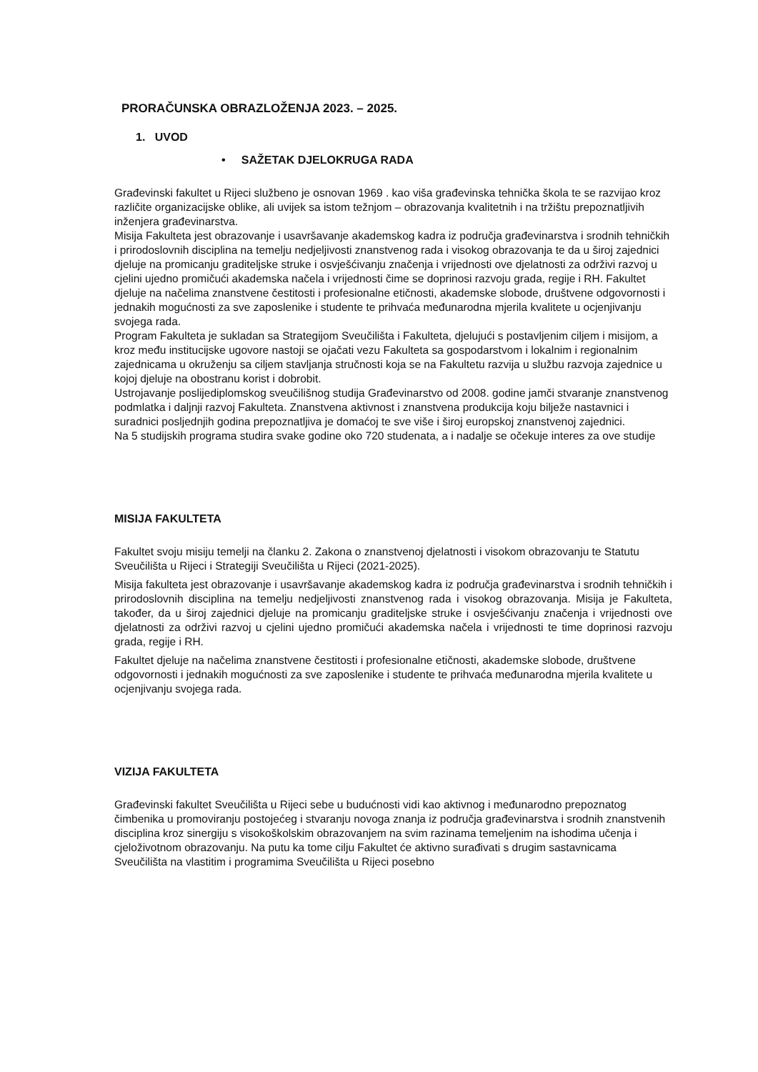PRORAČUNSKA OBRAZLOŽENJA 2023. – 2025.
1. UVOD
• SAŽETAK DJELOKRUGA RADA
Građevinski fakultet u Rijeci službeno je osnovan 1969 . kao viša građevinska tehnička škola te se razvijao kroz različite organizacijske oblike, ali uvijek sa istom težnjom – obrazovanja kvalitetnih i na tržištu prepoznatljivih inženjera građevinarstva.
Misija Fakulteta jest obrazovanje i usavršavanje akademskog kadra iz područja građevinarstva i srodnih tehničkih i prirodoslovnih disciplina na temelju nedjeljivosti znanstvenog rada i visokog obrazovanja te da u široj zajednici djeluje na promicanju graditeljske struke i osvješćivanju značenja i vrijednosti ove djelatnosti za održivi razvoj u cjelini ujedno promičući akademska načela i vrijednosti čime se doprinosi razvoju grada, regije i RH. Fakultet djeluje na načelima znanstvene čestitosti i profesionalne etičnosti, akademske slobode, društvene odgovornosti i jednakih mogućnosti za sve zaposlenike i studente te prihvaća međunarodna mjerila kvalitete u ocjenjivanju svojega rada.
Program Fakulteta je sukladan sa Strategijom Sveučilišta i Fakulteta, djelujući s postavljenim ciljem i misijom, a kroz među institucijske ugovore nastoji se ojačati vezu Fakulteta sa gospodarstvom i lokalnim i regionalnim zajednicama u okruženju sa ciljem stavljanja stručnosti koja se na Fakultetu razvija u službu razvoja zajednice u kojoj djeluje na obostranu korist i dobrobit.
Ustrojavanje poslijediplomskog sveučilišnog studija Građevinarstvo od 2008. godine jamči stvaranje znanstvenog podmlatka i daljnji razvoj Fakulteta. Znanstvena aktivnost i znanstvena produkcija koju bilježe nastavnici i suradnici posljednjih godina prepoznatljiva je domaćoj te sve više i široj europskoj znanstvenoj zajednici.
Na 5 studijskih programa studira svake godine oko 720 studenata, a i nadalje se očekuje interes za ove studije
MISIJA FAKULTETA
Fakultet svoju misiju temelji na članku 2. Zakona o znanstvenoj djelatnosti i visokom obrazovanju te Statutu Sveučilišta u Rijeci i Strategiji Sveučilišta u Rijeci (2021-2025).
Misija fakulteta jest obrazovanje i usavršavanje akademskog kadra iz područja građevinarstva i srodnih tehničkih i prirodoslovnih disciplina na temelju nedjeljivosti znanstvenog rada i visokog obrazovanja. Misija je Fakulteta, također, da u široj zajednici djeluje na promicanju graditeljske struke i osvješćivanju značenja i vrijednosti ove djelatnosti za održivi razvoj u cjelini ujedno promičući akademska načela i vrijednosti te time doprinosi razvoju grada, regije i RH.
Fakultet djeluje na načelima znanstvene čestitosti i profesionalne etičnosti, akademske slobode, društvene odgovornosti i jednakih mogućnosti za sve zaposlenike i studente te prihvaća međunarodna mjerila kvalitete u ocjenjivanju svojega rada.
VIZIJA FAKULTETA
Građevinski fakultet Sveučilišta u Rijeci sebe u budućnosti vidi kao aktivnog i međunarodno prepoznatog čimbenika u promoviranju postojećeg i stvaranju novoga znanja iz područja građevinarstva i srodnih znanstvenih disciplina kroz sinergiju s visokoškolskim obrazovanjem na svim razinama temeljenim na ishodima učenja i cjeloživotnom obrazovanju. Na putu ka tome cilju Fakultet će aktivno surađivati s drugim sastavnicama Sveučilišta na vlastitim i programima Sveučilišta u Rijeci posebno